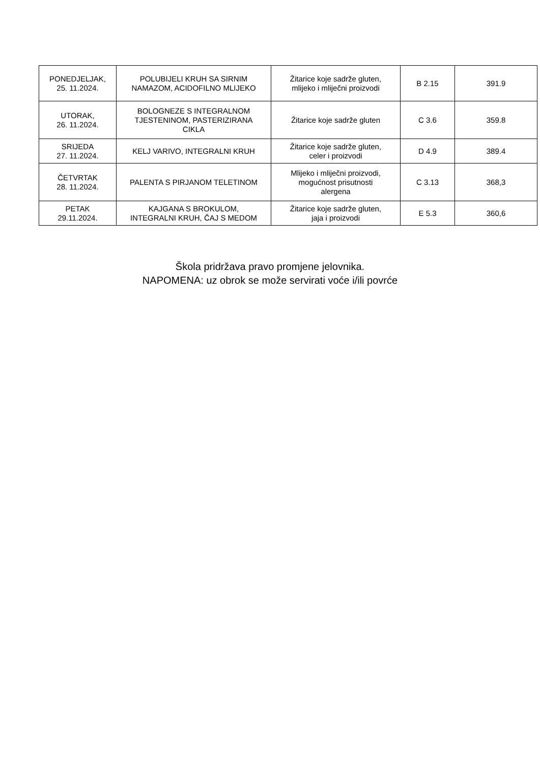| PONEDJELJAK, 25. 11.2024. | POLUBIJELI KRUH SA SIRNIM NAMAZOM, ACIDOFILNO MLIJEKO | Žitarice koje sadrže gluten, mlijeko i mliječni proizvodi | B 2.15 | 391.9 |
| UTORAK, 26. 11.2024. | BOLOGNEZE S INTEGRALNOM TJESTENINOM, PASTERIZIRANA CIKLA | Žitarice koje sadrže gluten | C 3.6 | 359.8 |
| SRIJEDA 27. 11.2024. | KELJ VARIVO, INTEGRALNI KRUH | Žitarice koje sadrže gluten, celer i proizvodi | D 4.9 | 389.4 |
| ČETVRTAK 28. 11.2024. | PALENTA S PIRJANOM TELETINOM | Mlijeko i mliječni proizvodi, mogućnost prisutnosti alergena | C 3.13 | 368,3 |
| PETAK 29.11.2024. | KAJGANA S BROKULOM, INTEGRALNI KRUH, ČAJ S MEDOM | Žitarice koje sadrže gluten, jaja i proizvodi | E 5.3 | 360,6 |
Škola pridržava pravo promjene jelovnika.
NAPOMENA: uz obrok se može servirati voće i/ili povrće